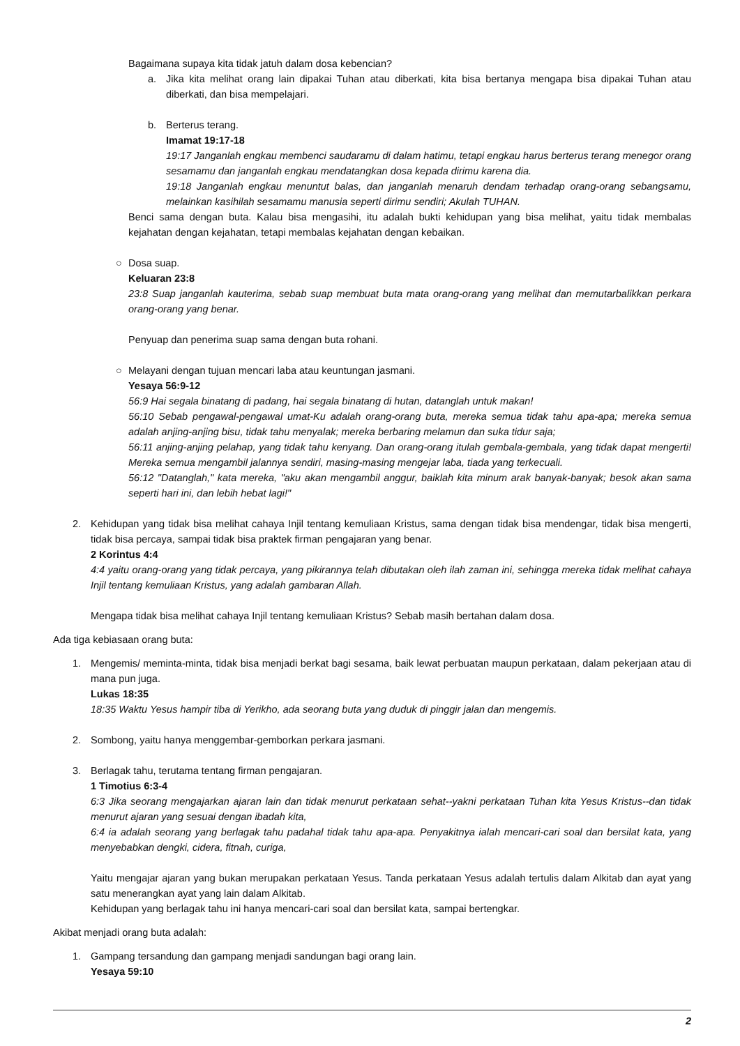Bagaimana supaya kita tidak jatuh dalam dosa kebencian?
a. Jika kita melihat orang lain dipakai Tuhan atau diberkati, kita bisa bertanya mengapa bisa dipakai Tuhan atau diberkati, dan bisa mempelajari.
b. Berterus terang.
Imamat 19:17-18
19:17 Janganlah engkau membenci saudaramu di dalam hatimu, tetapi engkau harus berterus terang menegor orang sesamamu dan janganlah engkau mendatangkan dosa kepada dirimu karena dia.
19:18 Janganlah engkau menuntut balas, dan janganlah menaruh dendam terhadap orang-orang sebangsamu, melainkan kasihilah sesamamu manusia seperti dirimu sendiri; Akulah TUHAN.
Benci sama dengan buta. Kalau bisa mengasihi, itu adalah bukti kehidupan yang bisa melihat, yaitu tidak membalas kejahatan dengan kejahatan, tetapi membalas kejahatan dengan kebaikan.
○ Dosa suap.
Keluaran 23:8
23:8 Suap janganlah kauterima, sebab suap membuat buta mata orang-orang yang melihat dan memutarbalikkan perkara orang-orang yang benar.
Penyuap dan penerima suap sama dengan buta rohani.
○ Melayani dengan tujuan mencari laba atau keuntungan jasmani.
Yesaya 56:9-12
56:9 Hai segala binatang di padang, hai segala binatang di hutan, datanglah untuk makan!
56:10 Sebab pengawal-pengawal umat-Ku adalah orang-orang buta, mereka semua tidak tahu apa-apa; mereka semua adalah anjing-anjing bisu, tidak tahu menyalak; mereka berbaring melamun dan suka tidur saja;
56:11 anjing-anjing pelahap, yang tidak tahu kenyang. Dan orang-orang itulah gembala-gembala, yang tidak dapat mengerti! Mereka semua mengambil jalannya sendiri, masing-masing mengejar laba, tiada yang terkecuali.
56:12 "Datanglah," kata mereka, "aku akan mengambil anggur, baiklah kita minum arak banyak-banyak; besok akan sama seperti hari ini, dan lebih hebat lagi!"
2. Kehidupan yang tidak bisa melihat cahaya Injil tentang kemuliaan Kristus, sama dengan tidak bisa mendengar, tidak bisa mengerti, tidak bisa percaya, sampai tidak bisa praktek firman pengajaran yang benar.
2 Korintus 4:4
4:4 yaitu orang-orang yang tidak percaya, yang pikirannya telah dibutakan oleh ilah zaman ini, sehingga mereka tidak melihat cahaya Injil tentang kemuliaan Kristus, yang adalah gambaran Allah.
Mengapa tidak bisa melihat cahaya Injil tentang kemuliaan Kristus? Sebab masih bertahan dalam dosa.
Ada tiga kebiasaan orang buta:
1. Mengemis/ meminta-minta, tidak bisa menjadi berkat bagi sesama, baik lewat perbuatan maupun perkataan, dalam pekerjaan atau di mana pun juga.
Lukas 18:35
18:35 Waktu Yesus hampir tiba di Yerikho, ada seorang buta yang duduk di pinggir jalan dan mengemis.
2. Sombong, yaitu hanya menggembar-gemborkan perkara jasmani.
3. Berlagak tahu, terutama tentang firman pengajaran.
1 Timotius 6:3-4
6:3 Jika seorang mengajarkan ajaran lain dan tidak menurut perkataan sehat--yakni perkataan Tuhan kita Yesus Kristus--dan tidak menurut ajaran yang sesuai dengan ibadah kita,
6:4 ia adalah seorang yang berlagak tahu padahal tidak tahu apa-apa. Penyakitnya ialah mencari-cari soal dan bersilat kata, yang menyebabkan dengki, cidera, fitnah, curiga,
Yaitu mengajar ajaran yang bukan merupakan perkataan Yesus. Tanda perkataan Yesus adalah tertulis dalam Alkitab dan ayat yang satu menerangkan ayat yang lain dalam Alkitab.
Kehidupan yang berlagak tahu ini hanya mencari-cari soal dan bersilat kata, sampai bertengkar.
Akibat menjadi orang buta adalah:
1. Gampang tersandung dan gampang menjadi sandungan bagi orang lain.
Yesaya 59:10
2